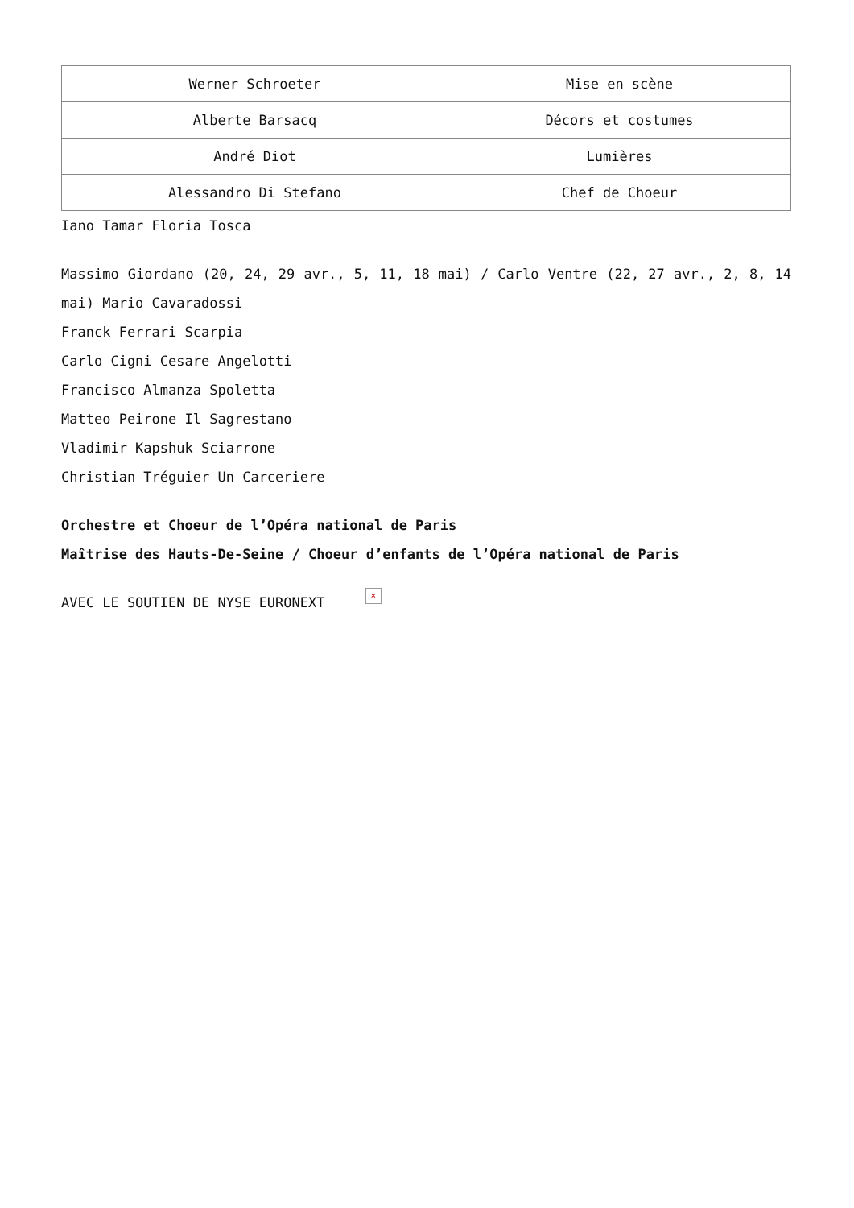| Werner Schroeter | Mise en scène |
| Alberte Barsacq | Décors et costumes |
| André Diot | Lumières |
| Alessandro Di Stefano | Chef de Choeur |
Iano Tamar Floria Tosca
Massimo Giordano (20, 24, 29 avr., 5, 11, 18 mai) / Carlo Ventre (22, 27 avr., 2, 8, 14 mai) Mario Cavaradossi
Franck Ferrari Scarpia
Carlo Cigni Cesare Angelotti
Francisco Almanza Spoletta
Matteo Peirone Il Sagrestano
Vladimir Kapshuk Sciarrone
Christian Tréguier Un Carceriere
Orchestre et Choeur de l’Opéra national de Paris
Maîtrise des Hauts-De-Seine / Choeur d’enfants de l’Opéra national de Paris
AVEC LE SOUTIEN DE NYSE EURONEXT ×